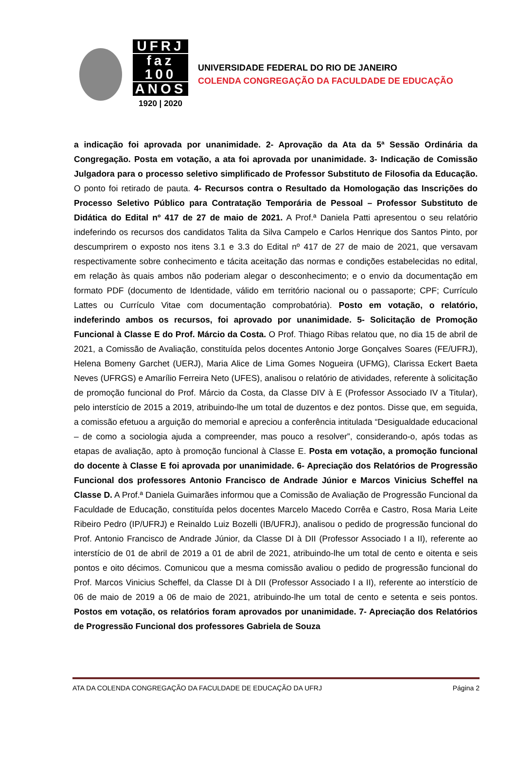UFRJ
faz 100
ANOS
1920 | 2020
UNIVERSIDADE FEDERAL DO RIO DE JANEIRO
COLENDA CONGREGAÇÃO DA FACULDADE DE EDUCAÇÃO
a indicação foi aprovada por unanimidade. 2- Aprovação da Ata da 5ª Sessão Ordinária da Congregação. Posta em votação, a ata foi aprovada por unanimidade. 3- Indicação de Comissão Julgadora para o processo seletivo simplificado de Professor Substituto de Filosofia da Educação. O ponto foi retirado de pauta. 4- Recursos contra o Resultado da Homologação das Inscrições do Processo Seletivo Público para Contratação Temporária de Pessoal – Professor Substituto de Didática do Edital nº 417 de 27 de maio de 2021. A Prof.ª Daniela Patti apresentou o seu relatório indeferindo os recursos dos candidatos Talita da Silva Campelo e Carlos Henrique dos Santos Pinto, por descumprirem o exposto nos itens 3.1 e 3.3 do Edital nº 417 de 27 de maio de 2021, que versavam respectivamente sobre conhecimento e tácita aceitação das normas e condições estabelecidas no edital, em relação às quais ambos não poderiam alegar o desconhecimento; e o envio da documentação em formato PDF (documento de Identidade, válido em território nacional ou o passaporte; CPF; Currículo Lattes ou Currículo Vitae com documentação comprobatória). Posto em votação, o relatório, indeferindo ambos os recursos, foi aprovado por unanimidade. 5- Solicitação de Promoção Funcional à Classe E do Prof. Márcio da Costa. O Prof. Thiago Ribas relatou que, no dia 15 de abril de 2021, a Comissão de Avaliação, constituída pelos docentes Antonio Jorge Gonçalves Soares (FE/UFRJ), Helena Bomeny Garchet (UERJ), Maria Alice de Lima Gomes Nogueira (UFMG), Clarissa Eckert Baeta Neves (UFRGS) e Amarílio Ferreira Neto (UFES), analisou o relatório de atividades, referente à solicitação de promoção funcional do Prof. Márcio da Costa, da Classe DIV à E (Professor Associado IV a Titular), pelo interstício de 2015 a 2019, atribuindo-lhe um total de duzentos e dez pontos. Disse que, em seguida, a comissão efetuou a arguição do memorial e apreciou a conferência intitulada “Desigualdade educacional – de como a sociologia ajuda a compreender, mas pouco a resolver”, considerando-o, após todas as etapas de avaliação, apto à promoção funcional à Classe E. Posta em votação, a promoção funcional do docente à Classe E foi aprovada por unanimidade. 6- Apreciação dos Relatórios de Progressão Funcional dos professores Antonio Francisco de Andrade Júnior e Marcos Vinicius Scheffel na Classe D. A Prof.ª Daniela Guimarães informou que a Comissão de Avaliação de Progressão Funcional da Faculdade de Educação, constituída pelos docentes Marcelo Macedo Corrêa e Castro, Rosa Maria Leite Ribeiro Pedro (IP/UFRJ) e Reinaldo Luiz Bozelli (IB/UFRJ), analisou o pedido de progressão funcional do Prof. Antonio Francisco de Andrade Júnior, da Classe DI à DII (Professor Associado I a II), referente ao interstício de 01 de abril de 2019 a 01 de abril de 2021, atribuindo-lhe um total de cento e oitenta e seis pontos e oito décimos. Comunicou que a mesma comissão avaliou o pedido de progressão funcional do Prof. Marcos Vinicius Scheffel, da Classe DI à DII (Professor Associado I a II), referente ao interstício de 06 de maio de 2019 a 06 de maio de 2021, atribuindo-lhe um total de cento e setenta e seis pontos. Postos em votação, os relatórios foram aprovados por unanimidade. 7- Apreciação dos Relatórios de Progressão Funcional dos professores Gabriela de Souza
ATA DA COLENDA CONGREGAÇÃO DA FACULDADE DE EDUCAÇÃO DA UFRJ Página 2